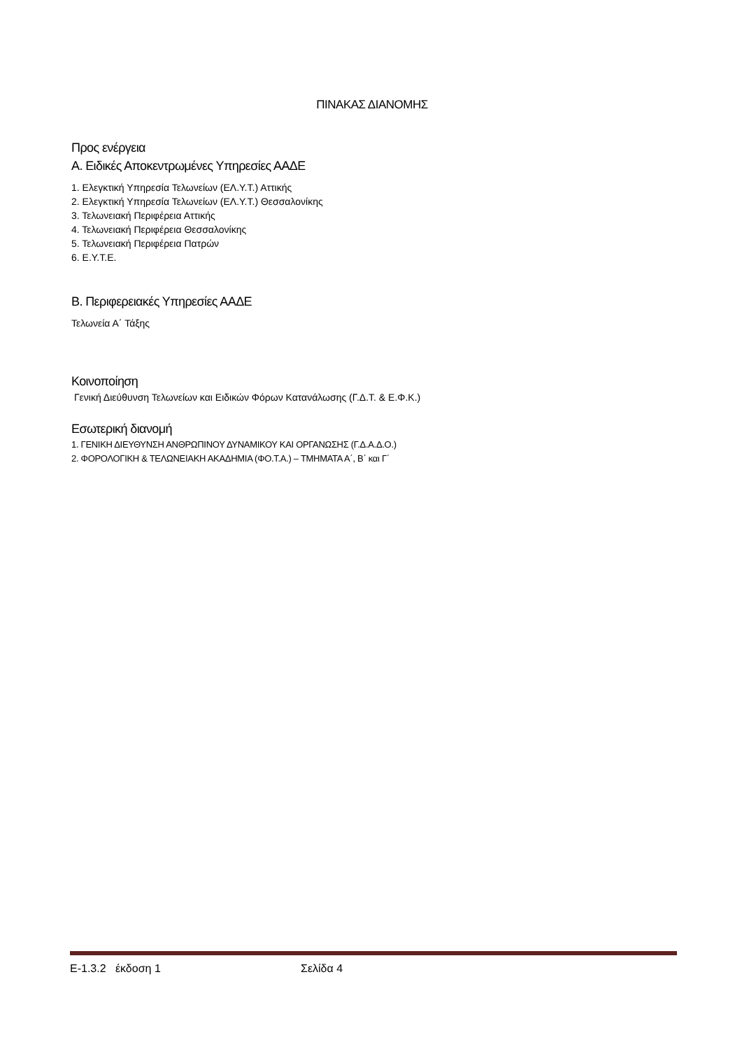ΠΙΝΑΚΑΣ ΔΙΑΝΟΜΗΣ
Προς ενέργεια
Α. Ειδικές Αποκεντρωμένες Υπηρεσίες ΑΑΔΕ
1. Ελεγκτική Υπηρεσία Τελωνείων (ΕΛ.Υ.Τ.) Αττικής
2. Ελεγκτική Υπηρεσία Τελωνείων (ΕΛ.Υ.Τ.) Θεσσαλονίκης
3. Τελωνειακή Περιφέρεια Αττικής
4. Τελωνειακή Περιφέρεια Θεσσαλονίκης
5. Τελωνειακή Περιφέρεια Πατρών
6. Ε.Υ.Τ.Ε.
Β. Περιφερειακές Υπηρεσίες ΑΑΔΕ
Τελωνεία Α΄ Τάξης
Κοινοποίηση
Γενική Διεύθυνση Τελωνείων και Ειδικών Φόρων Κατανάλωσης (Γ.Δ.Τ. & Ε.Φ.Κ.)
Εσωτερική διανομή
1. ΓΕΝΙΚΗ ΔΙΕΥΘΥΝΣΗ ΑΝΘΡΩΠΙΝΟΥ ΔΥΝΑΜΙΚΟΥ ΚΑΙ ΟΡΓΑΝΩΣΗΣ (Γ.Δ.Α.Δ.Ο.)
2. ΦΟΡΟΛΟΓΙΚΗ & ΤΕΛΩΝΕΙΑΚΗ ΑΚΑΔΗΜΙΑ (ΦΟ.Τ.Α.) – ΤΜΗΜΑΤΑ Α΄, Β΄ και Γ΄
Ε-1.3.2 έκδοση 1 Σελίδα 4